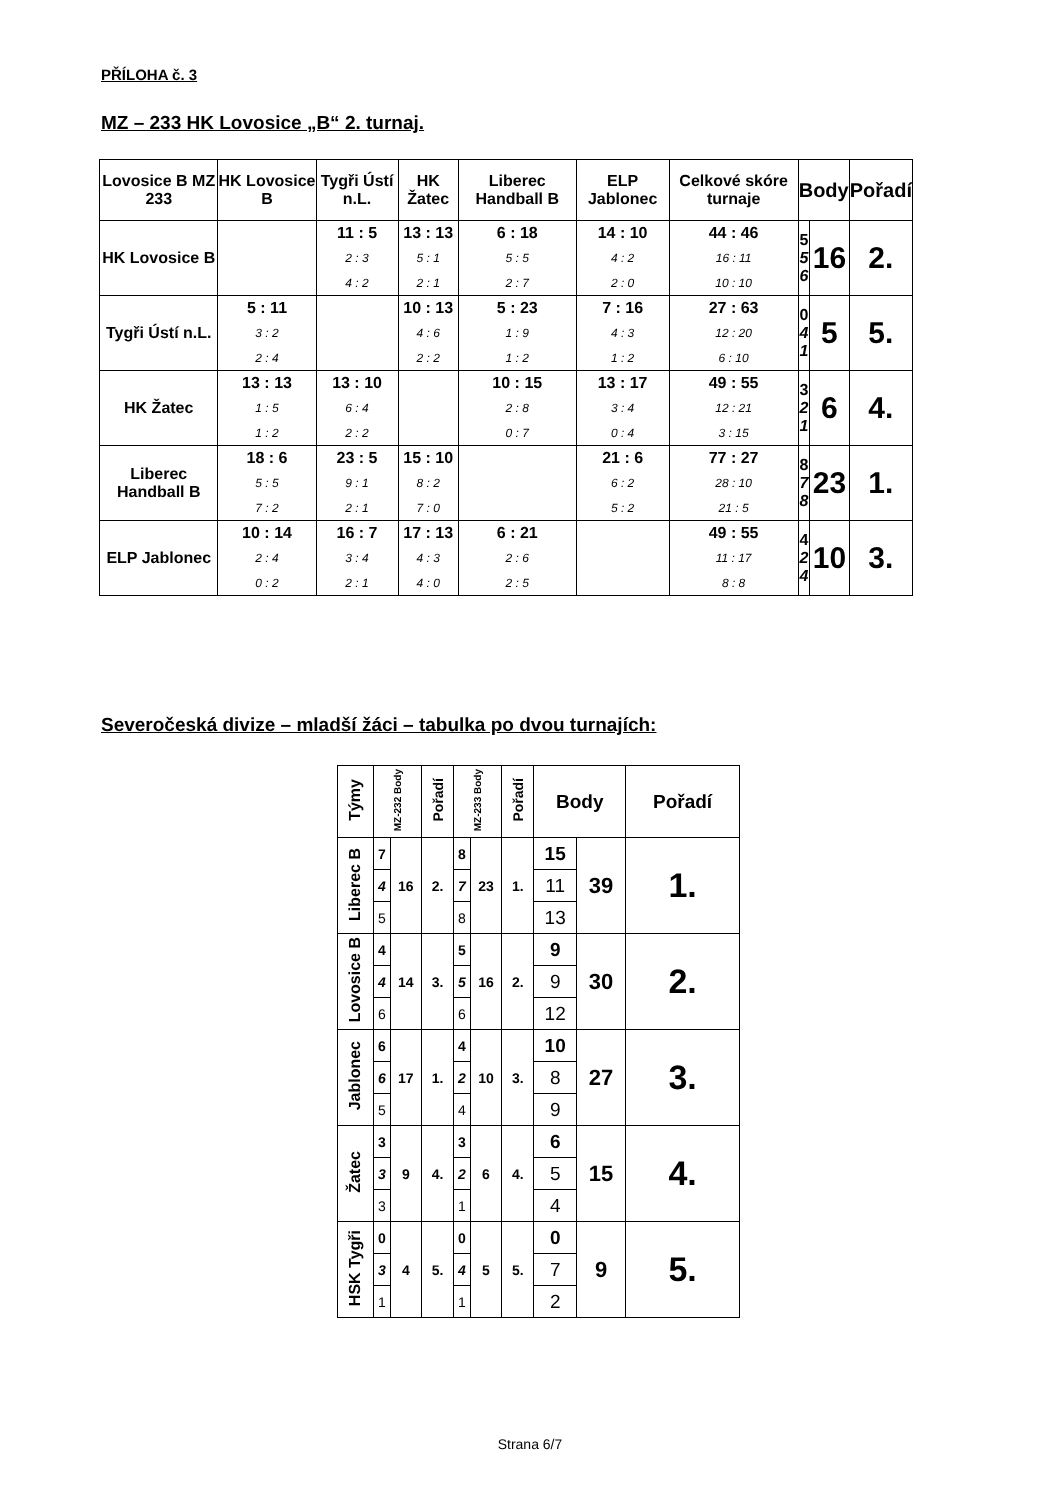PŘÍLOHA č. 3
MZ – 233 HK Lovosice „B“ 2. turnaj.
| Lovosice B MZ 233 | HK Lovosice B | Tygři Ústí n.L. | HK Žatec | Liberec Handball B | ELP Jablonec | Celkové skóre turnaje | Body | | Pořadí |
| --- | --- | --- | --- | --- | --- | --- | --- | --- | --- |
| HK Lovosice B | | 11 : 5 2 : 3 4 : 2 | 13 : 13 5 : 1 2 : 1 | 6 : 18 5 : 5 2 : 7 | 14 : 10 4 : 2 2 : 0 | 44 : 46 16 : 11 10 : 10 | 5 5 6 | 16 | 2. |
| Tygři Ústí n.L. | 5 : 11 3 : 2 2 : 4 | | 10 : 13 4 : 6 2 : 2 | 5 : 23 1 : 9 1 : 2 | 7 : 16 4 : 3 1 : 2 | 27 : 63 12 : 20 6 : 10 | 0 4 1 | 5 | 5. |
| HK Žatec | 13 : 13 1 : 5 1 : 2 | 13 : 10 6 : 4 2 : 2 | | 10 : 15 2 : 8 0 : 7 | 13 : 17 3 : 4 0 : 4 | 49 : 55 12 : 21 3 : 15 | 3 2 1 | 6 | 4. |
| Liberec Handball B | 18 : 6 5 : 5 7 : 2 | 23 : 5 9 : 1 2 : 1 | 15 : 10 8 : 2 7 : 0 | | 21 : 6 6 : 2 5 : 2 | 77 : 27 28 : 10 21 : 5 | 8 7 8 | 23 | 1. |
| ELP Jablonec | 10 : 14 2 : 4 0 : 2 | 16 : 7 3 : 4 2 : 1 | 17 : 13 4 : 3 4 : 0 | 6 : 21 2 : 6 2 : 5 | | 49 : 55 11 : 17 8 : 8 | 4 2 4 | 10 | 3. |
Severočeská divize – mladší žáci – tabulka po dvou turnajích:
| Týmy | MZ-232 Body | | Pořadí | MZ-233 Body | | Pořadí | Body | | Pořadí |
| --- | --- | --- | --- | --- | --- | --- | --- | --- | --- |
| Liberec B | 7 | 16 | 2. | 8 | 23 | 1. | 15 | 39 | 1. |
| | 4 | | | 7 | | | 11 | | |
| | 5 | | | 8 | | | 13 | | |
| Lovosice B | 4 | 14 | 3. | 5 | 16 | 2. | 9 | 30 | 2. |
| | 4 | | | 5 | | | 9 | | |
| | 6 | | | 6 | | | 12 | | |
| Jablonec | 6 | 17 | 1. | 4 | 10 | 3. | 10 | 27 | 3. |
| | 6 | | | 2 | | | 8 | | |
| | 5 | | | 4 | | | 9 | | |
| Žatec | 3 | 9 | 4. | 3 | 6 | 4. | 6 | 15 | 4. |
| | 3 | | | 2 | | | 5 | | |
| | 3 | | | 1 | | | 4 | | |
| HSK Tygři | 0 | 4 | 5. | 0 | 5 | 5. | 0 | 9 | 5. |
| | 3 | | | 4 | | | 7 | | |
| | 1 | | | 1 | | | 2 | | |
Strana 6/7